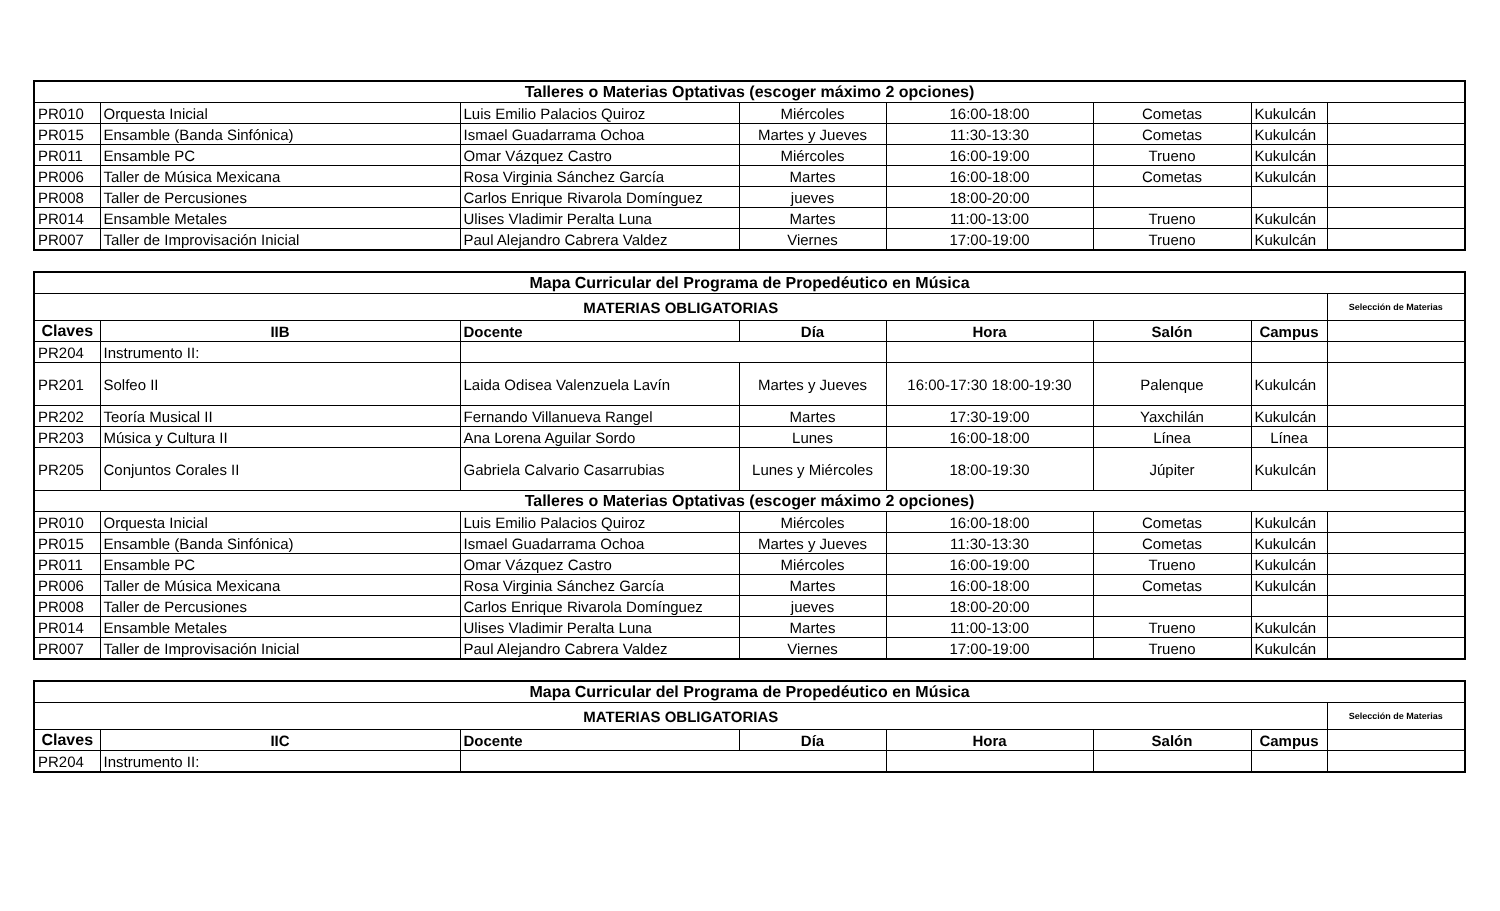| Talleres o Materias Optativas (escoger máximo 2 opciones) | | | | | | | |
| PR010 | Orquesta Inicial | Luis Emilio Palacios Quiroz | Miércoles | 16:00-18:00 | Cometas | Kukulcán | |
| PR015 | Ensamble (Banda Sinfónica) | Ismael Guadarrama Ochoa | Martes y Jueves | 11:30-13:30 | Cometas | Kukulcán | |
| PR011 | Ensamble PC | Omar Vázquez Castro | Miércoles | 16:00-19:00 | Trueno | Kukulcán | |
| PR006 | Taller de Música Mexicana | Rosa Virginia Sánchez García | Martes | 16:00-18:00 | Cometas | Kukulcán | |
| PR008 | Taller de Percusiones | Carlos Enrique Rivarola Domínguez | jueves | 18:00-20:00 | | | |
| PR014 | Ensamble Metales | Ulises Vladimir Peralta Luna | Martes | 11:00-13:00 | Trueno | Kukulcán | |
| PR007 | Taller de Improvisación Inicial | Paul Alejandro Cabrera Valdez | Viernes | 17:00-19:00 | Trueno | Kukulcán | |
| Mapa Curricular del Programa de Propedéutico en Música | | | | | | | |
| MATERIAS OBLIGATORIAS | | | | | | | Selección de Materias |
| Claves | IIB | Docente | Día | Hora | Salón | Campus | |
| PR204 | Instrumento II: | | | | | | |
| PR201 | Solfeo II | Laida Odisea Valenzuela Lavín | Martes y Jueves | 16:00-17:30 18:00-19:30 | Palenque | Kukulcán | |
| PR202 | Teoría Musical II | Fernando Villanueva Rangel | Martes | 17:30-19:00 | Yaxchilán | Kukulcán | |
| PR203 | Música y Cultura II | Ana Lorena Aguilar Sordo | Lunes | 16:00-18:00 | Línea | Línea | |
| PR205 | Conjuntos Corales II | Gabriela Calvario Casarrubias | Lunes y Miércoles | 18:00-19:30 | Júpiter | Kukulcán | |
| Talleres o Materias Optativas (escoger máximo 2 opciones) | | | | | | | |
| PR010 | Orquesta Inicial | Luis Emilio Palacios Quiroz | Miércoles | 16:00-18:00 | Cometas | Kukulcán | |
| PR015 | Ensamble (Banda Sinfónica) | Ismael Guadarrama Ochoa | Martes y Jueves | 11:30-13:30 | Cometas | Kukulcán | |
| PR011 | Ensamble PC | Omar Vázquez Castro | Miércoles | 16:00-19:00 | Trueno | Kukulcán | |
| PR006 | Taller de Música Mexicana | Rosa Virginia Sánchez García | Martes | 16:00-18:00 | Cometas | Kukulcán | |
| PR008 | Taller de Percusiones | Carlos Enrique Rivarola Domínguez | jueves | 18:00-20:00 | | | |
| PR014 | Ensamble Metales | Ulises Vladimir Peralta Luna | Martes | 11:00-13:00 | Trueno | Kukulcán | |
| PR007 | Taller de Improvisación Inicial | Paul Alejandro Cabrera Valdez | Viernes | 17:00-19:00 | Trueno | Kukulcán | |
| Mapa Curricular del Programa de Propedéutico en Música | | | | | | | |
| MATERIAS OBLIGATORIAS | | | | | | | Selección de Materias |
| Claves | IIC | Docente | Día | Hora | Salón | Campus | |
| PR204 | Instrumento II: | | | | | | |